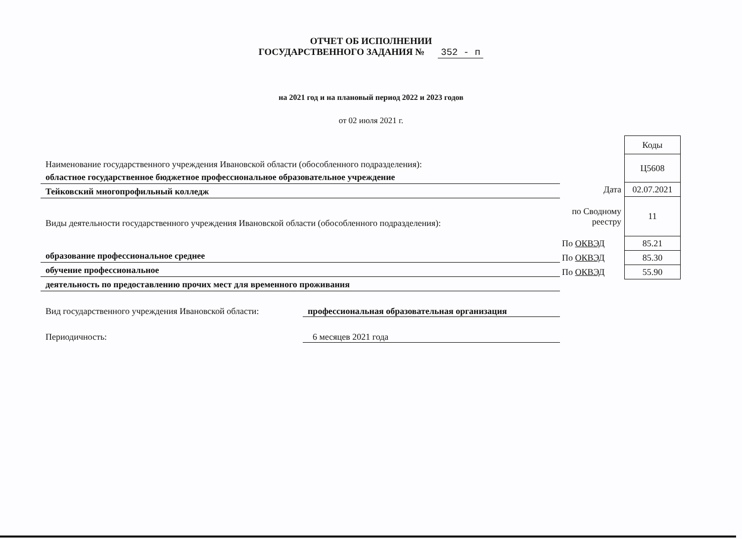ОТЧЕТ ОБ ИСПОЛНЕНИИ
ГОСУДАРСТВЕННОГО ЗАДАНИЯ № 352 - п
на 2021 год и на плановый период 2022 и 2023 годов
от 02 июля 2021 г.
Наименование государственного учреждения Ивановской области (обособленного подразделения):
областное государственное бюджетное профессиональное образовательное учреждение
Тейковский многопрофильный колледж
Виды деятельности государственного учреждения Ивановской области (обособленного подразделения):
образование профессиональное среднее
обучение профессиональное
деятельность по предоставлению прочих мест для временного проживания
Вид государственного учреждения Ивановской области: профессиональная образовательная организация
Периодичность: 6 месяцев 2021 года
| | Коды |
| | Ц5608 |
| Дата | 02.07.2021 |
| по Сводному реестру | 11 |
| По ОКВЭД | 85.21 |
| По ОКВЭД | 85.30 |
| По ОКВЭД | 55.90 |